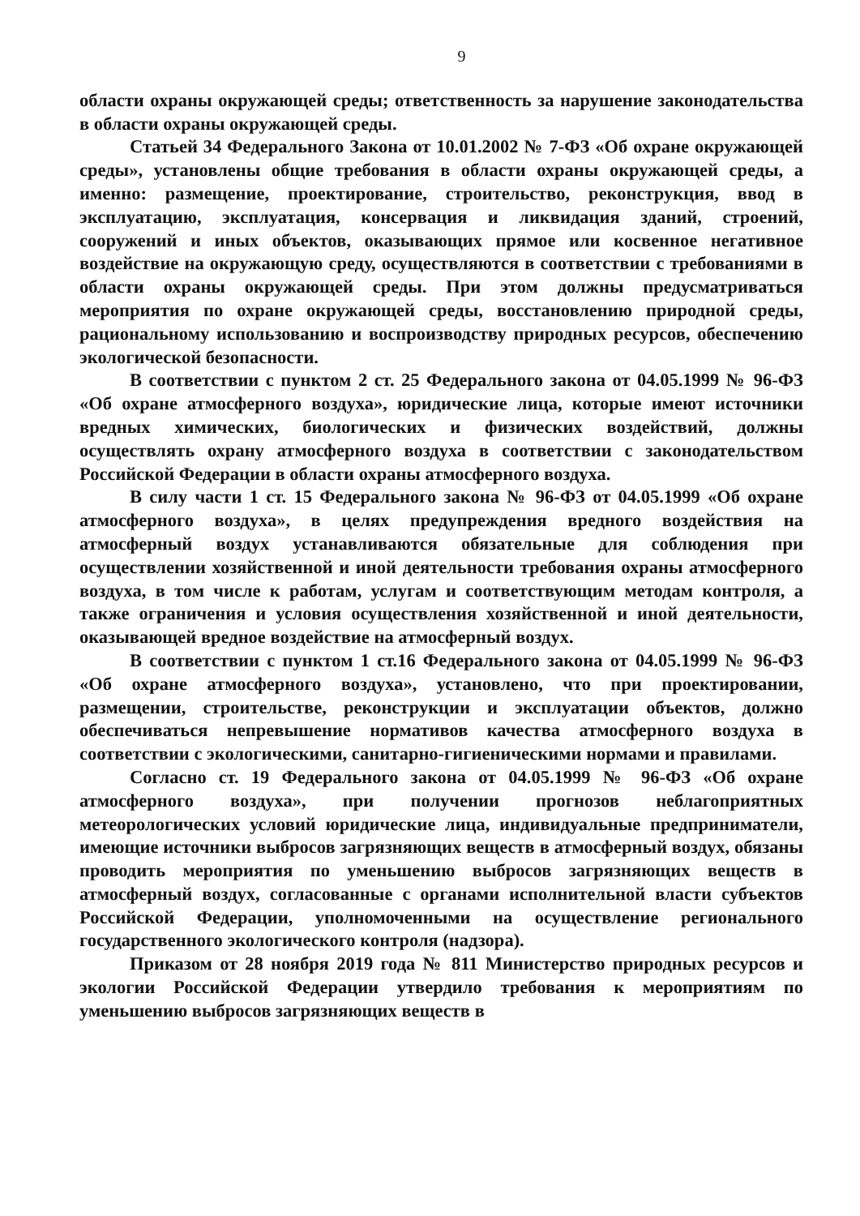9
области охраны окружающей среды; ответственность за нарушение законодательства в области охраны окружающей среды.
Статьей 34 Федерального Закона от 10.01.2002 № 7-ФЗ «Об охране окружающей среды», установлены общие требования в области охраны окружающей среды, а именно: размещение, проектирование, строительство, реконструкция, ввод в эксплуатацию, эксплуатация, консервация и ликвидация зданий, строений, сооружений и иных объектов, оказывающих прямое или косвенное негативное воздействие на окружающую среду, осуществляются в соответствии с требованиями в области охраны окружающей среды. При этом должны предусматриваться мероприятия по охране окружающей среды, восстановлению природной среды, рациональному использованию и воспроизводству природных ресурсов, обеспечению экологической безопасности.
В соответствии с пунктом 2 ст. 25 Федерального закона от 04.05.1999 № 96-ФЗ «Об охране атмосферного воздуха», юридические лица, которые имеют источники вредных химических, биологических и физических воздействий, должны осуществлять охрану атмосферного воздуха в соответствии с законодательством Российской Федерации в области охраны атмосферного воздуха.
В силу части 1 ст. 15 Федерального закона № 96-ФЗ от 04.05.1999 «Об охране атмосферного воздуха», в целях предупреждения вредного воздействия на атмосферный воздух устанавливаются обязательные для соблюдения при осуществлении хозяйственной и иной деятельности требования охраны атмосферного воздуха, в том числе к работам, услугам и соответствующим методам контроля, а также ограничения и условия осуществления хозяйственной и иной деятельности, оказывающей вредное воздействие на атмосферный воздух.
В соответствии с пунктом 1 ст.16 Федерального закона от 04.05.1999 № 96-ФЗ «Об охране атмосферного воздуха», установлено, что при проектировании, размещении, строительстве, реконструкции и эксплуатации объектов, должно обеспечиваться непревышение нормативов качества атмосферного воздуха в соответствии с экологическими, санитарно-гигиеническими нормами и правилами.
Согласно ст. 19 Федерального закона от 04.05.1999 № 96-ФЗ «Об охране атмосферного воздуха», при получении прогнозов неблагоприятных метеорологических условий юридические лица, индивидуальные предприниматели, имеющие источники выбросов загрязняющих веществ в атмосферный воздух, обязаны проводить мероприятия по уменьшению выбросов загрязняющих веществ в атмосферный воздух, согласованные с органами исполнительной власти субъектов Российской Федерации, уполномоченными на осуществление регионального государственного экологического контроля (надзора).
Приказом от 28 ноября 2019 года № 811 Министерство природных ресурсов и экологии Российской Федерации утвердило требования к мероприятиям по уменьшению выбросов загрязняющих веществ в